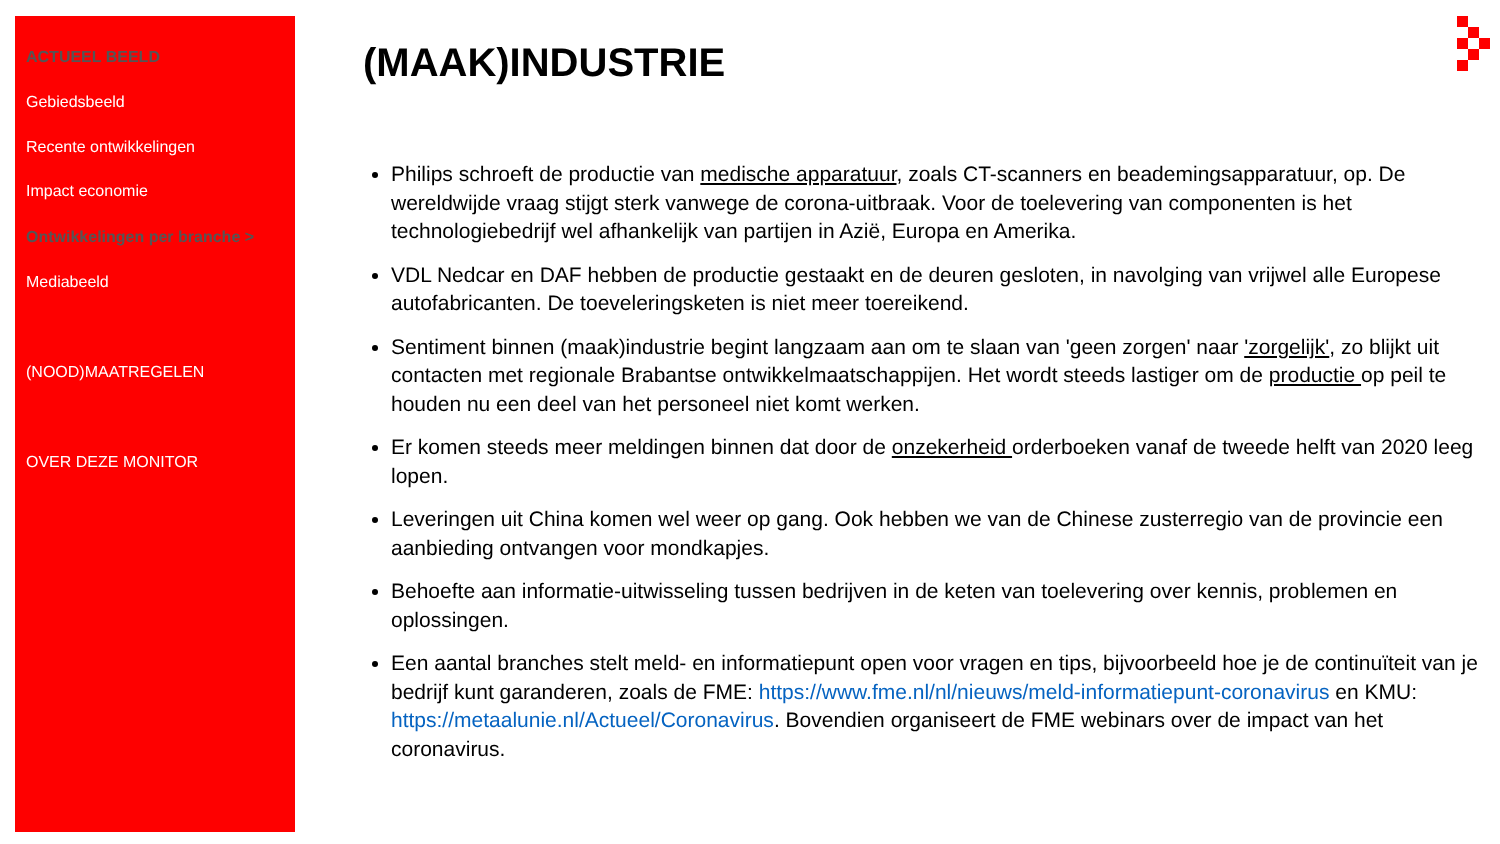ACTUEEL BEELD
Gebiedsbeeld
Recente ontwikkelingen
Impact economie
Ontwikkelingen per branche >
Mediabeeld
(NOOD)MAATREGELEN
OVER DEZE MONITOR
(MAAK)INDUSTRIE
Philips schroeft de productie van medische apparatuur, zoals CT-scanners en beademingsapparatuur, op. De wereldwijde vraag stijgt sterk vanwege de corona-uitbraak. Voor de toelevering van componenten is het technologiebedrijf wel afhankelijk van partijen in Azië, Europa en Amerika.
VDL Nedcar en DAF hebben de productie gestaakt en de deuren gesloten, in navolging van vrijwel alle Europese autofabricanten. De toeveleringsketen is niet meer toereikend.
Sentiment binnen (maak)industrie begint langzaam aan om te slaan van 'geen zorgen' naar 'zorgelijk', zo blijkt uit contacten met regionale Brabantse ontwikkelmaatschappijen. Het wordt steeds lastiger om de productie op peil te houden nu een deel van het personeel niet komt werken.
Er komen steeds meer meldingen binnen dat door de onzekerheid orderboeken vanaf de tweede helft van 2020 leeg lopen.
Leveringen uit China komen wel weer op gang. Ook hebben we van de Chinese zusterregio van de provincie een aanbieding ontvangen voor mondkapjes.
Behoefte aan informatie-uitwisseling tussen bedrijven in de keten van toelevering over kennis, problemen en oplossingen.
Een aantal branches stelt meld- en informatiepunt open voor vragen en tips, bijvoorbeeld hoe je de continuïteit van je bedrijf kunt garanderen, zoals de FME: https://www.fme.nl/nl/nieuws/meld-informatiepunt-coronavirus en KMU: https://metaalunie.nl/Actueel/Coronavirus. Bovendien organiseert de FME webinars over de impact van het coronavirus.